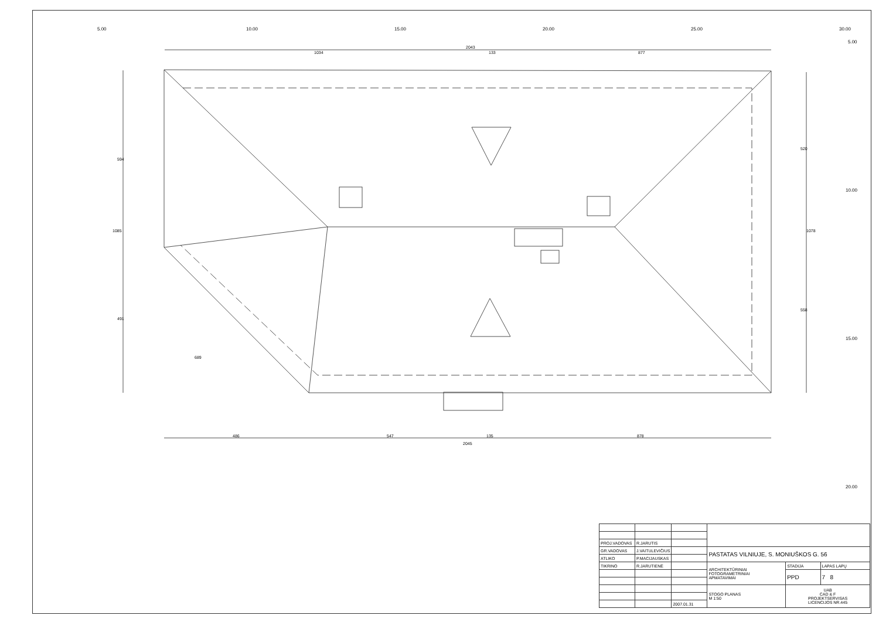2043
1034 133 877
594
1085
491
520
1078
558
689
486 547 135 878
2045
5.00 10.00 15.00 20.00 25.00 30.00
5.00
10.00
15.00
20.00
| PROJ.VADOVAS | R.JARUTIS | | | | |
| GR.VADOVAS | J.VAITULEVIČIUS | | PASTATAS VILNIUJE, S. MONIUŠKOS G. 56 | | |
| ATLIKO | P.MACIJAUSKAS | | | | |
| TIKRINO | R.JARUTIENĖ | | ARCHITEKTŪRINIAI FOTOGRAMETRINIAI APMATAVIMAI | STADIJA | LAPAS LAPŲ |
| | | | | PPD | 7 8 |
| | | | STOGO PLANAS M 1:50 | UAB CAD & F PROJEKTSERVISAS LICENCIJOS NR.445 | |
| | | 2007.01.31 | | | |